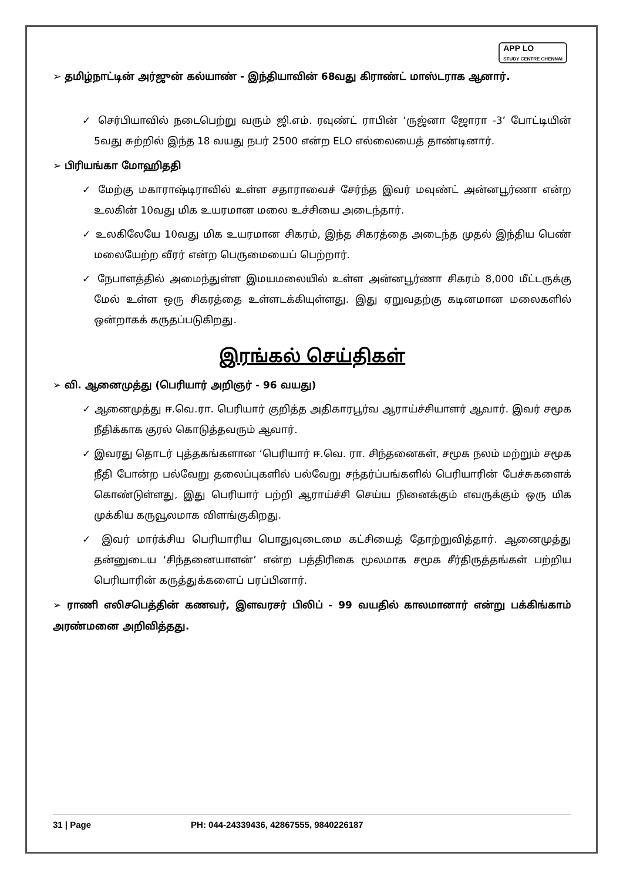APP LO
STUDY CENTRE CHENNAI
➢ தமிழ்நாட்டின் அர்ஜுன் கல்யாண் - இந்தியாவின் 68வது கிராண்ட் மாஸ்டராக ஆனார்.
✓ செர்பியாவில் நடைபெற்று வரும் ஜி.எம். ரவுண்ட் ராபின் ‘ருஜ்னா ஜோரா -3’ போட்டியின் 5வது சுற்றில் இந்த 18 வயது நபர் 2500 என்ற ELO எல்லையைத் தாண்டினார்.
➢ பிரியங்கா மோஹிததி
✓ மேற்கு மகாராஷ்டிராவில் உள்ள சதாராவைச் சேர்ந்த இவர் மவுண்ட் அன்னபூர்ணா என்ற உலகின் 10வது மிக உயரமான மலை உச்சியை அடைந்தார்.
✓ உலகிலேயே 10வது மிக உயரமான சிகரம், இந்த சிகரத்தை அடைந்த முதல் இந்திய பெண் மலையேற்ற வீரர் என்ற பெருமையைப் பெற்றார்.
✓ நேபாளத்தில் அமைந்துள்ள இமயமலையில் உள்ள அன்னபூர்ணா சிகரம் 8,000 மீட்டருக்கு மேல் உள்ள ஒரு சிகரத்தை உள்ளடக்கியுள்ளது. இது ஏறுவதற்கு கடினமான மலைகளில் ஒன்றாகக் கருதப்படுகிறது.
இரங்கல் செய்திகள்
➢ வி. ஆனைமுத்து (பெரியார் அறிஞர் - 96 வயது)
✓ ஆனைமுத்து ஈ.வெ.ரா. பெரியார் குறித்த அதிகாரபூர்வ ஆராய்ச்சியாளர் ஆவார். இவர் சமூக நீதிக்காக குரல் கொடுத்தவரும் ஆவார்.
✓ இவரது தொடர் புத்தகங்களான ‘பெரியார் ஈ.வெ. ரா. சிந்தனைகள், சமூக நலம் மற்றும் சமூக நீதி போன்ற பல்வேறு தலைப்புகளில் பல்வேறு சந்தர்ப்பங்களில் பெரியாரின் பேச்சுகளைக் கொண்டுள்ளது, இது பெரியார் பற்றி ஆராய்ச்சி செய்ய நினைக்கும் எவருக்கும் ஒரு மிக முக்கிய கருவூலமாக விளங்குகிறது.
✓ இவர் மார்க்சிய பெரியாரிய பொதுவுடைமை கட்சியைத் தோற்றுவித்தார். ஆனைமுத்து தன்னுடைய ‘சிந்தனையாளன்’ என்ற பத்திரிகை மூலமாக சமூக சீர்திருத்தங்கள் பற்றிய பெரியாரின் கருத்துக்களைப் பரப்பினார்.
➢ ராணி எலிசபெத்தின் கணவர், இளவரசர் பிலிப் - 99 வயதில் காலமானார் என்று பக்கிங்காம் அரண்மனை அறிவித்தது.
31 | Page PH: 044-24339436, 42867555, 9840226187